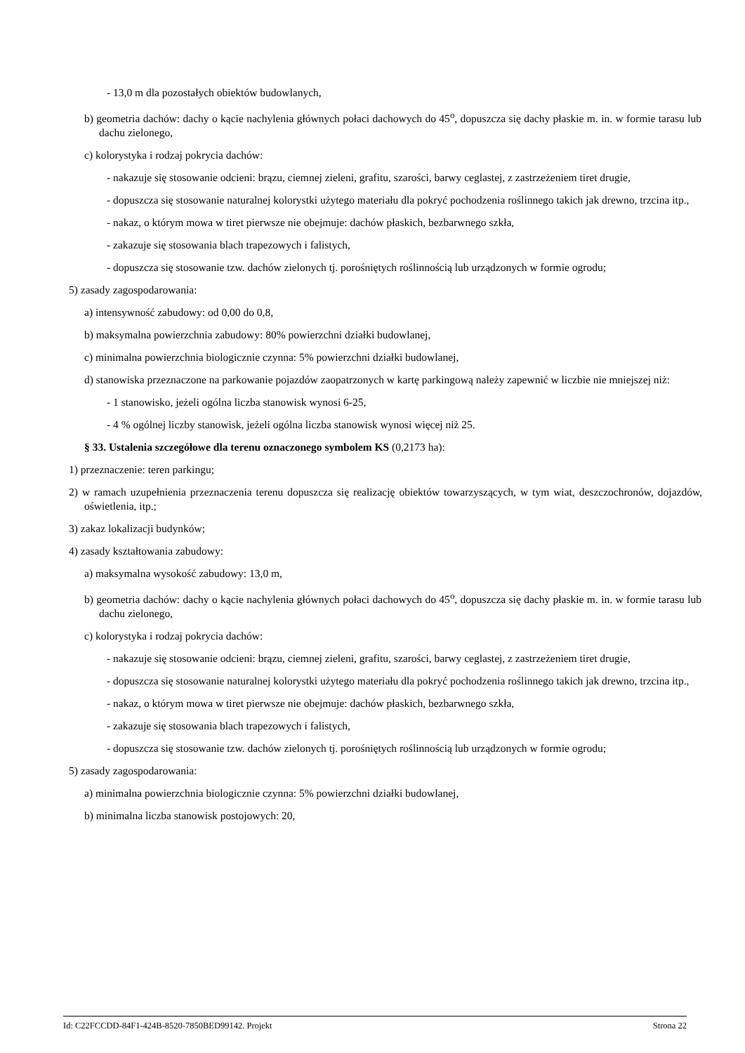- 13,0 m dla pozostałych obiektów budowlanych,
b) geometria dachów: dachy o kącie nachylenia głównych połaci dachowych do 45<sup>o</sup>, dopuszcza się dachy płaskie m. in. w formie tarasu lub dachu zielonego,
c) kolorystyka i rodzaj pokrycia dachów:
- nakazuje się stosowanie odcieni: brązu, ciemnej zieleni, grafitu, szarości, barwy ceglastej, z zastrzeżeniem tiret drugie,
- dopuszcza się stosowanie naturalnej kolorystki użytego materiału dla pokryć pochodzenia roślinnego takich jak drewno, trzcina itp.,
- nakaz, o którym mowa w tiret pierwsze nie obejmuje: dachów płaskich, bezbarwnego szkła,
- zakazuje się stosowania blach trapezowych i falistych,
- dopuszcza się stosowanie tzw. dachów zielonych tj. porośniętych roślinnością lub urządzonych w formie ogrodu;
5) zasady zagospodarowania:
a) intensywność zabudowy: od 0,00 do 0,8,
b) maksymalna powierzchnia zabudowy: 80% powierzchni działki budowlanej,
c) minimalna powierzchnia biologicznie czynna: 5% powierzchni działki budowlanej,
d) stanowiska przeznaczone na parkowanie pojazdów zaopatrzonych w kartę parkingową należy zapewnić w liczbie nie mniejszej niż:
- 1 stanowisko, jeżeli ogólna liczba stanowisk wynosi 6-25,
- 4 % ogólnej liczby stanowisk, jeżeli ogólna liczba stanowisk wynosi więcej niż 25.
§ 33. Ustalenia szczegółowe dla terenu oznaczonego symbolem KS (0,2173 ha):
1) przeznaczenie: teren parkingu;
2) w ramach uzupełnienia przeznaczenia terenu dopuszcza się realizację obiektów towarzyszących, w tym wiat, deszczochronów, dojazdów, oświetlenia, itp.;
3) zakaz lokalizacji budynków;
4) zasady kształtowania zabudowy:
a) maksymalna wysokość zabudowy: 13,0 m,
b) geometria dachów: dachy o kącie nachylenia głównych połaci dachowych do 45<sup>o</sup>, dopuszcza się dachy płaskie m. in. w formie tarasu lub dachu zielonego,
c) kolorystyka i rodzaj pokrycia dachów:
- nakazuje się stosowanie odcieni: brązu, ciemnej zieleni, grafitu, szarości, barwy ceglastej, z zastrzeżeniem tiret drugie,
- dopuszcza się stosowanie naturalnej kolorystki użytego materiału dla pokryć pochodzenia roślinnego takich jak drewno, trzcina itp.,
- nakaz, o którym mowa w tiret pierwsze nie obejmuje: dachów płaskich, bezbarwnego szkła,
- zakazuje się stosowania blach trapezowych i falistych,
- dopuszcza się stosowanie tzw. dachów zielonych tj. porośniętych roślinnością lub urządzonych w formie ogrodu;
5) zasady zagospodarowania:
a) minimalna powierzchnia biologicznie czynna: 5% powierzchni działki budowlanej,
b) minimalna liczba stanowisk postojowych: 20,
Id: C22FCCDD-84F1-424B-8520-7850BED99142. Projekt Strona 22